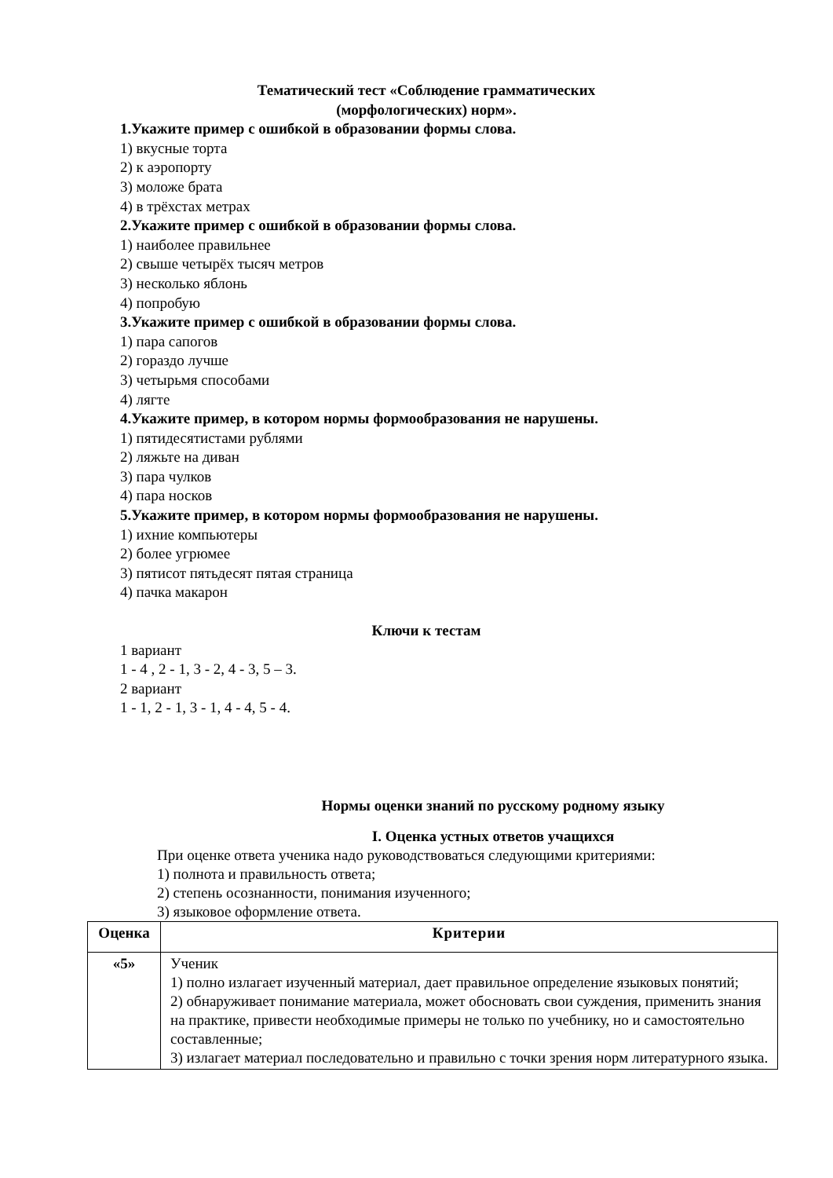Тематический тест «Соблюдение грамматических
(морфологических) норм».
1.Укажите пример с ошибкой в образовании формы слова.
1) вкусные торта
2) к аэропорту
3) моложе брата
4) в трёхстах метрах
2.Укажите пример с ошибкой в образовании формы слова.
1) наиболее правильнее
2) свыше четырёх тысяч метров
3) несколько яблонь
4) попробую
3.Укажите пример с ошибкой в образовании формы слова.
1) пара сапогов
2) гораздо лучше
3) четырьмя способами
4) лягте
4.Укажите пример, в котором нормы формообразования не нарушены.
1) пятидесятистами рублями
2) ляжьте на диван
3) пара чулков
4) пара носков
5.Укажите пример, в котором нормы формообразования не нарушены.
1) ихние компьютеры
2) более угрюмее
3) пятисот пятьдесят пятая страница
4) пачка макарон
Ключи к тестам
1 вариант
1 - 4 , 2 - 1, 3 - 2, 4 - 3, 5 – 3.
2 вариант
1 - 1, 2 - 1, 3 - 1, 4 - 4, 5 - 4.
Нормы оценки знаний по русскому родному языку
I. Оценка устных ответов учащихся
При оценке ответа ученика надо руководствоваться следующими критериями:
1) полнота и правильность ответа;
2) степень осознанности, понимания изученного;
3) языковое оформление ответа.
| Оценка | Критерии |
| --- | --- |
| «5» | Ученик 1) полно излагает изученный материал, дает правильное определение языковых понятий; 2) обнаруживает понимание материала, может обосновать свои суждения, применить знания на практике, привести необходимые примеры не только по учебнику, но и самостоятельно составленные; 3) излагает материал последовательно и правильно с точки зрения норм литературного языка. |